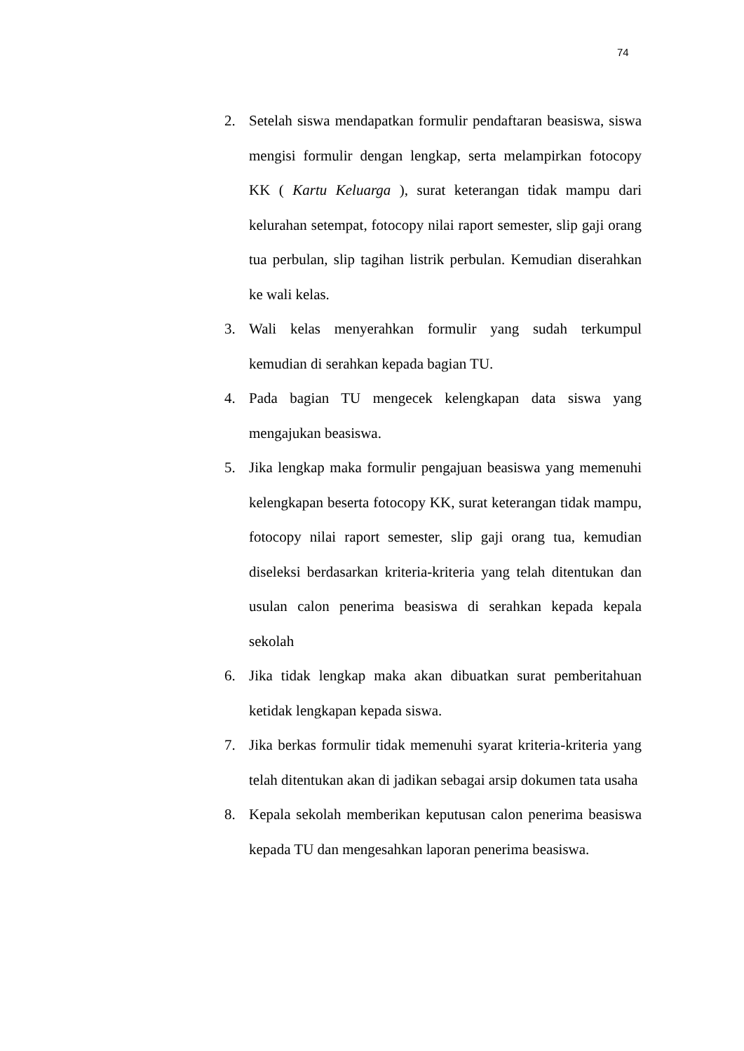74
2. Setelah siswa mendapatkan formulir pendaftaran beasiswa, siswa mengisi formulir dengan lengkap, serta melampirkan fotocopy KK ( Kartu Keluarga ), surat keterangan tidak mampu dari kelurahan setempat, fotocopy nilai raport semester, slip gaji orang tua perbulan, slip tagihan listrik perbulan. Kemudian diserahkan ke wali kelas.
3. Wali kelas menyerahkan formulir yang sudah terkumpul kemudian di serahkan kepada bagian TU.
4. Pada bagian TU mengecek kelengkapan data siswa yang mengajukan beasiswa.
5. Jika lengkap maka formulir pengajuan beasiswa yang memenuhi kelengkapan beserta fotocopy KK, surat keterangan tidak mampu, fotocopy nilai raport semester, slip gaji orang tua, kemudian diseleksi berdasarkan kriteria-kriteria yang telah ditentukan dan usulan calon penerima beasiswa di serahkan kepada kepala sekolah
6. Jika tidak lengkap maka akan dibuatkan surat pemberitahuan ketidak lengkapan kepada siswa.
7. Jika berkas formulir tidak memenuhi syarat kriteria-kriteria yang telah ditentukan akan di jadikan sebagai arsip dokumen tata usaha
8. Kepala sekolah memberikan keputusan calon penerima beasiswa kepada TU dan mengesahkan laporan penerima beasiswa.